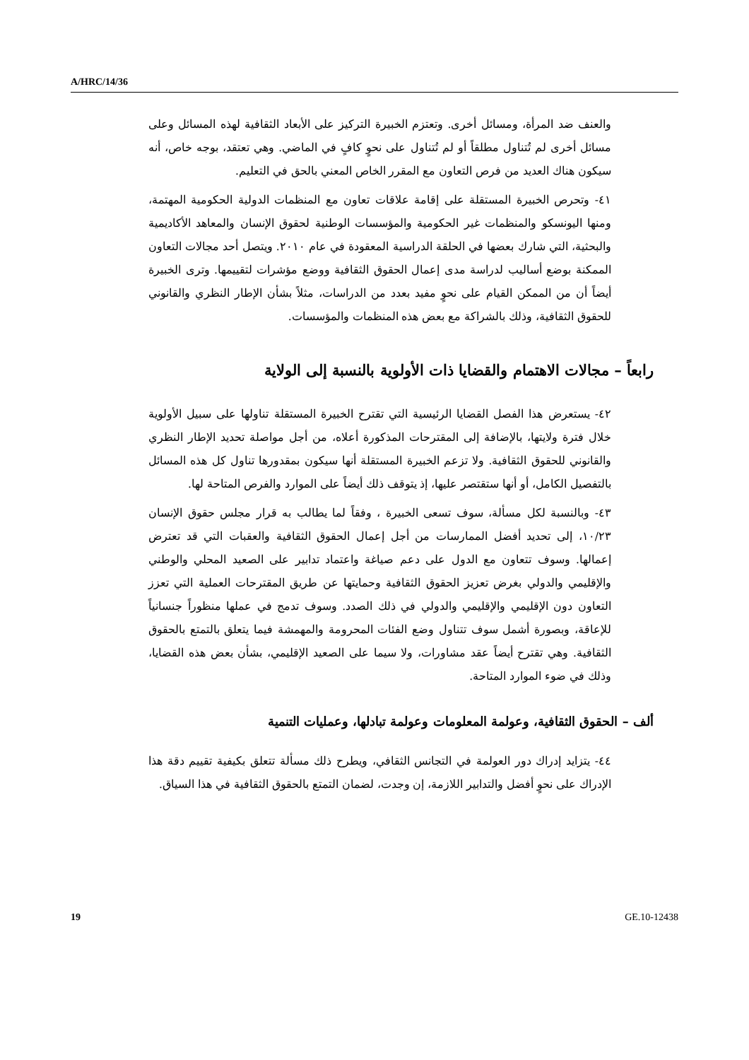A/HRC/14/36
والعنف ضد المرأة، ومسائل أخرى. وتعتزم الخبيرة التركيز على الأبعاد الثقافية لهذه المسائل وعلى مسائل أخرى لم تُتناول مطلقاً أو لم تُتناول على نحوٍ كافٍ في الماضي. وهي تعتقد، بوجه خاص، أنه سيكون هناك العديد من فرص التعاون مع المقرر الخاص المعني بالحق في التعليم.
٤١- وتحرص الخبيرة المستقلة على إقامة علاقات تعاون مع المنظمات الدولية الحكومية المهتمة، ومنها اليونسكو والمنظمات غير الحكومية والمؤسسات الوطنية لحقوق الإنسان والمعاهد الأكاديمية والبحثية، التي شارك بعضها في الحلقة الدراسية المعقودة في عام ٢٠١٠. ويتصل أحد مجالات التعاون الممكنة بوضع أساليب لدراسة مدى إعمال الحقوق الثقافية ووضع مؤشرات لتقييمها. وترى الخبيرة أيضاً أن من الممكن القيام على نحوٍ مفيد بعدد من الدراسات، مثلاً بشأن الإطار النظري والقانوني للحقوق الثقافية، وذلك بالشراكة مع بعض هذه المنظمات والمؤسسات.
رابعاً – مجالات الاهتمام والقضايا ذات الأولوية بالنسبة إلى الولاية
٤٢- يستعرض هذا الفصل القضايا الرئيسية التي تقترح الخبيرة المستقلة تناولها على سبيل الأولوية خلال فترة ولايتها، بالإضافة إلى المقترحات المذكورة أعلاه، من أجل مواصلة تحديد الإطار النظري والقانوني للحقوق الثقافية. ولا تزعم الخبيرة المستقلة أنها سيكون بمقدورها تناول كل هذه المسائل بالتفصيل الكامل، أو أنها ستقتصر عليها، إذ يتوقف ذلك أيضاً على الموارد والفرص المتاحة لها.
٤٣- وبالنسبة لكل مسألة، سوف تسعى الخبيرة ، وفقاً لما يطالب به قرار مجلس حقوق الإنسان ١٠/٢٣، إلى تحديد أفضل الممارسات من أجل إعمال الحقوق الثقافية والعقبات التي قد تعترض إعمالها. وسوف تتعاون مع الدول على دعم صياغة واعتماد تدابير على الصعيد المحلي والوطني والإقليمي والدولي بغرض تعزيز الحقوق الثقافية وحمايتها عن طريق المقترحات العملية التي تعزز التعاون دون الإقليمي والإقليمي والدولي في ذلك الصدد. وسوف تدمج في عملها منظوراً جنسانياً للإعاقة، وبصورة أشمل سوف تتناول وضع الفئات المحرومة والمهمشة فيما يتعلق بالتمتع بالحقوق الثقافية. وهي تقترح أيضاً عقد مشاورات، ولا سيما على الصعيد الإقليمي، بشأن بعض هذه القضايا، وذلك في ضوء الموارد المتاحة.
ألف – الحقوق الثقافية، وعولمة المعلومات وعولمة تبادلها، وعمليات التنمية
٤٤- يتزايد إدراك دور العولمة في التجانس الثقافي، ويطرح ذلك مسألة تتعلق بكيفية تقييم دقة هذا الإدراك على نحوٍ أفضل والتدابير اللازمة، إن وجدت، لضمان التمتع بالحقوق الثقافية في هذا السياق.
19 GE.10-12438